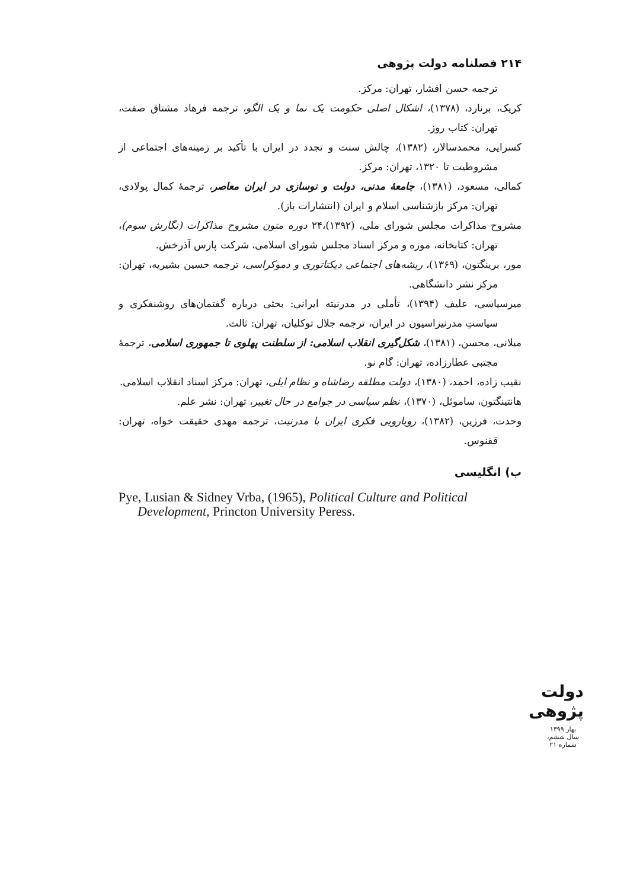۲۱۴ فصلنامه دولت پژوهی
ترجمه حسن افشار، تهران: مرکز.
کریک، برنارد، (۱۳۷۸)، اشکال اصلی حکومت یک نما و یک الگو، ترجمه فرهاد مشتاق صفت، تهران: کتاب روز.
کسرایی، محمدسالار، (۱۳۸۲)، چالش سنت و تجدد در ایران با تأکید بر زمینه‌های اجتماعی از مشروطیت تا ۱۳۲۰، تهران: مرکز.
کمالی، مسعود، (۱۳۸۱)، جامعهٔ مدنی، دولت و نوسازی در ایران معاصر، ترجمهٔ کمال پولادی، تهران: مرکز بازشناسی اسلام و ایران (انتشارات باز).
مشروح مذاکرات مجلس شورای ملی، (۱۳۹۲)،۲۴ دوره متون مشروح مذاکرات (نگارش سوم)، تهران: کتابخانه، موزه و مرکز اسناد مجلس شورای اسلامی، شرکت پارس آذرخش.
مور، برینگتون، (۱۳۶۹)، ریشه‌های اجتماعی دیکتاتوری و دموکراسی، ترجمه حسین بشیریه، تهران: مرکز نشر دانشگاهی.
میرسپاسی، علیف (۱۳۹۴)، تأملی در مدرنیته ایرانی: بحثی درباره گفتمان‌های روشنفکری و سیاستِ مدرنیزاسیون در ایران، ترجمه جلال توکلیان، تهران: ثالث.
میلانی، محسن، (۱۳۸۱)، شکل‌گیری انقلاب اسلامی: از سلطنت پهلوی تا جمهوری اسلامی، ترجمهٔ مجتبی عطارزاده، تهران: گام نو.
نقیب زاده، احمد، (۱۳۸۰)، دولت مطلقه رضاشاه و نظام ایلی، تهران: مرکز اسناد انقلاب اسلامی.
هانتینگتون، ساموئل، (۱۳۷۰)، نظم سیاسی در جوامع در حال تغییر، تهران: نشر علم.
وحدت، فرزین، (۱۳۸۲)، رویارویی فکری ایران با مدرنیت، ترجمه مهدی حقیقت خواه، تهران: ققنوس.
ب) انگلیسی
Pye, Lusian & Sidney Vrba, (1965), Political Culture and Political Development, Princton University Peress.
دولت پژوهی
بهار ۱۳۹۹
سال ششم، شماره ۲۱